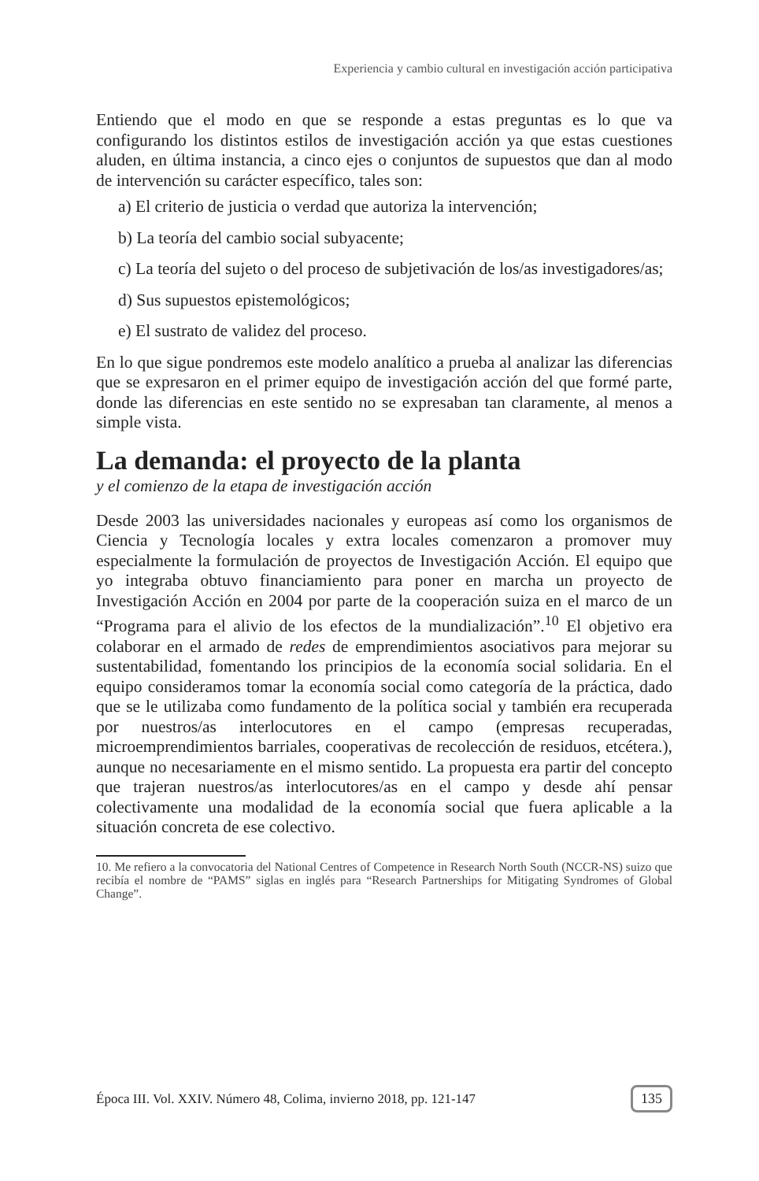Experiencia y cambio cultural en investigación acción participativa
Entiendo que el modo en que se responde a estas preguntas es lo que va configurando los distintos estilos de investigación acción ya que estas cuestiones aluden, en última instancia, a cinco ejes o conjuntos de supuestos que dan al modo de intervención su carácter específico, tales son:
a) El criterio de justicia o verdad que autoriza la intervención;
b) La teoría del cambio social subyacente;
c) La teoría del sujeto o del proceso de subjetivación de los/as investigadores/as;
d) Sus supuestos epistemológicos;
e) El sustrato de validez del proceso.
En lo que sigue pondremos este modelo analítico a prueba al analizar las diferencias que se expresaron en el primer equipo de investigación acción del que formé parte, donde las diferencias en este sentido no se expresaban tan claramente, al menos a simple vista.
La demanda: el proyecto de la planta
y el comienzo de la etapa de investigación acción
Desde 2003 las universidades nacionales y europeas así como los organismos de Ciencia y Tecnología locales y extra locales comenzaron a promover muy especialmente la formulación de proyectos de Investigación Acción. El equipo que yo integraba obtuvo financiamiento para poner en marcha un proyecto de Investigación Acción en 2004 por parte de la cooperación suiza en el marco de un “Programa para el alivio de los efectos de la mundialización”.<sup>10</sup> El objetivo era colaborar en el armado de redes de emprendimientos asociativos para mejorar su sustentabilidad, fomentando los principios de la economía social solidaria. En el equipo consideramos tomar la economía social como categoría de la práctica, dado que se le utilizaba como fundamento de la política social y también era recuperada por nuestros/as interlocutores en el campo (empresas recuperadas, microemprendimientos barriales, cooperativas de recolección de residuos, etcétera.), aunque no necesariamente en el mismo sentido. La propuesta era partir del concepto que trajeran nuestros/as interlocutores/as en el campo y desde ahí pensar colectivamente una modalidad de la economía social que fuera aplicable a la situación concreta de ese colectivo.
10. Me refiero a la convocatoria del National Centres of Competence in Research North South (NCCR-NS) suizo que recibía el nombre de “PAMS” siglas en inglés para “Research Partnerships for Mitigating Syndromes of Global Change”.
Época III. Vol. XXIV. Número 48, Colima, invierno 2018, pp. 121-147 135